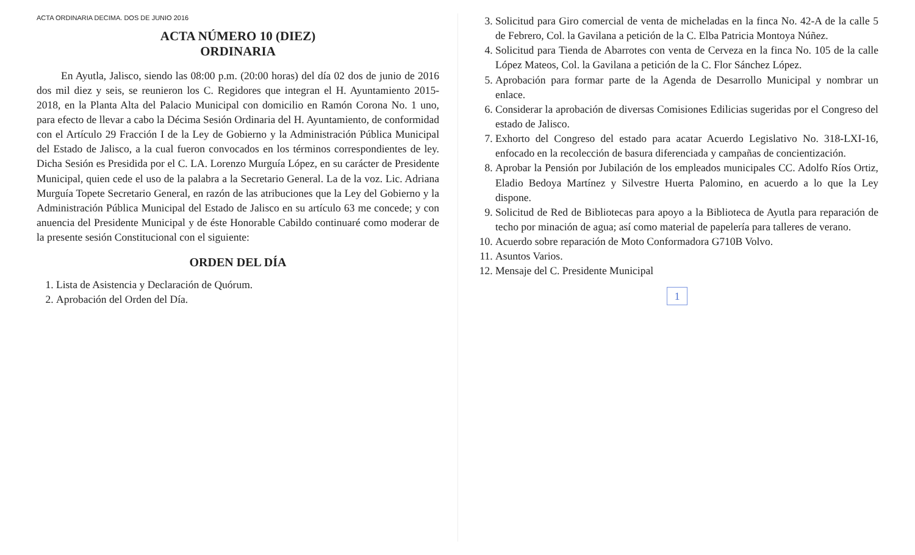ACTA ORDINARIA DECIMA. DOS DE JUNIO 2016
ACTA NÚMERO 10 (DIEZ)
ORDINARIA
En Ayutla, Jalisco, siendo las 08:00 p.m. (20:00 horas) del día 02 dos de junio de 2016 dos mil diez y seis, se reunieron los C. Regidores que integran el H. Ayuntamiento 2015-2018, en la Planta Alta del Palacio Municipal con domicilio en Ramón Corona No. 1 uno, para efecto de llevar a cabo la Décima Sesión Ordinaria del H. Ayuntamiento, de conformidad con el Artículo 29 Fracción I de la Ley de Gobierno y la Administración Pública Municipal del Estado de Jalisco, a la cual fueron convocados en los términos correspondientes de ley. Dicha Sesión es Presidida por el C. LA. Lorenzo Murguía López, en su carácter de Presidente Municipal, quien cede el uso de la palabra a la Secretario General. La de la voz. Lic. Adriana Murguía Topete Secretario General, en razón de las atribuciones que la Ley del Gobierno y la Administración Pública Municipal del Estado de Jalisco en su artículo 63 me concede; y con anuencia del Presidente Municipal y de éste Honorable Cabildo continuaré como moderar de la presente sesión Constitucional con el siguiente:
ORDEN DEL DÍA
1. Lista de Asistencia y Declaración de Quórum.
2. Aprobación del Orden del Día.
3. Solicitud para Giro comercial de venta de micheladas en la finca No. 42-A de la calle 5 de Febrero, Col. la Gavilana a petición de la C. Elba Patricia Montoya Núñez.
4. Solicitud para Tienda de Abarrotes con venta de Cerveza en la finca No. 105 de la calle López Mateos, Col. la Gavilana a petición de la C. Flor Sánchez López.
5. Aprobación para formar parte de la Agenda de Desarrollo Municipal y nombrar un enlace.
6. Considerar la aprobación de diversas Comisiones Edilicias sugeridas por el Congreso del estado de Jalisco.
7. Exhorto del Congreso del estado para acatar Acuerdo Legislativo No. 318-LXI-16, enfocado en la recolección de basura diferenciada y campañas de concientización.
8. Aprobar la Pensión por Jubilación de los empleados municipales CC. Adolfo Ríos Ortiz, Eladio Bedoya Martínez y Silvestre Huerta Palomino, en acuerdo a lo que la Ley dispone.
9. Solicitud de Red de Bibliotecas para apoyo a la Biblioteca de Ayutla para reparación de techo por minación de agua; así como material de papelería para talleres de verano.
10. Acuerdo sobre reparación de Moto Conformadora G710B Volvo.
11. Asuntos Varios.
12. Mensaje del C. Presidente Municipal
1